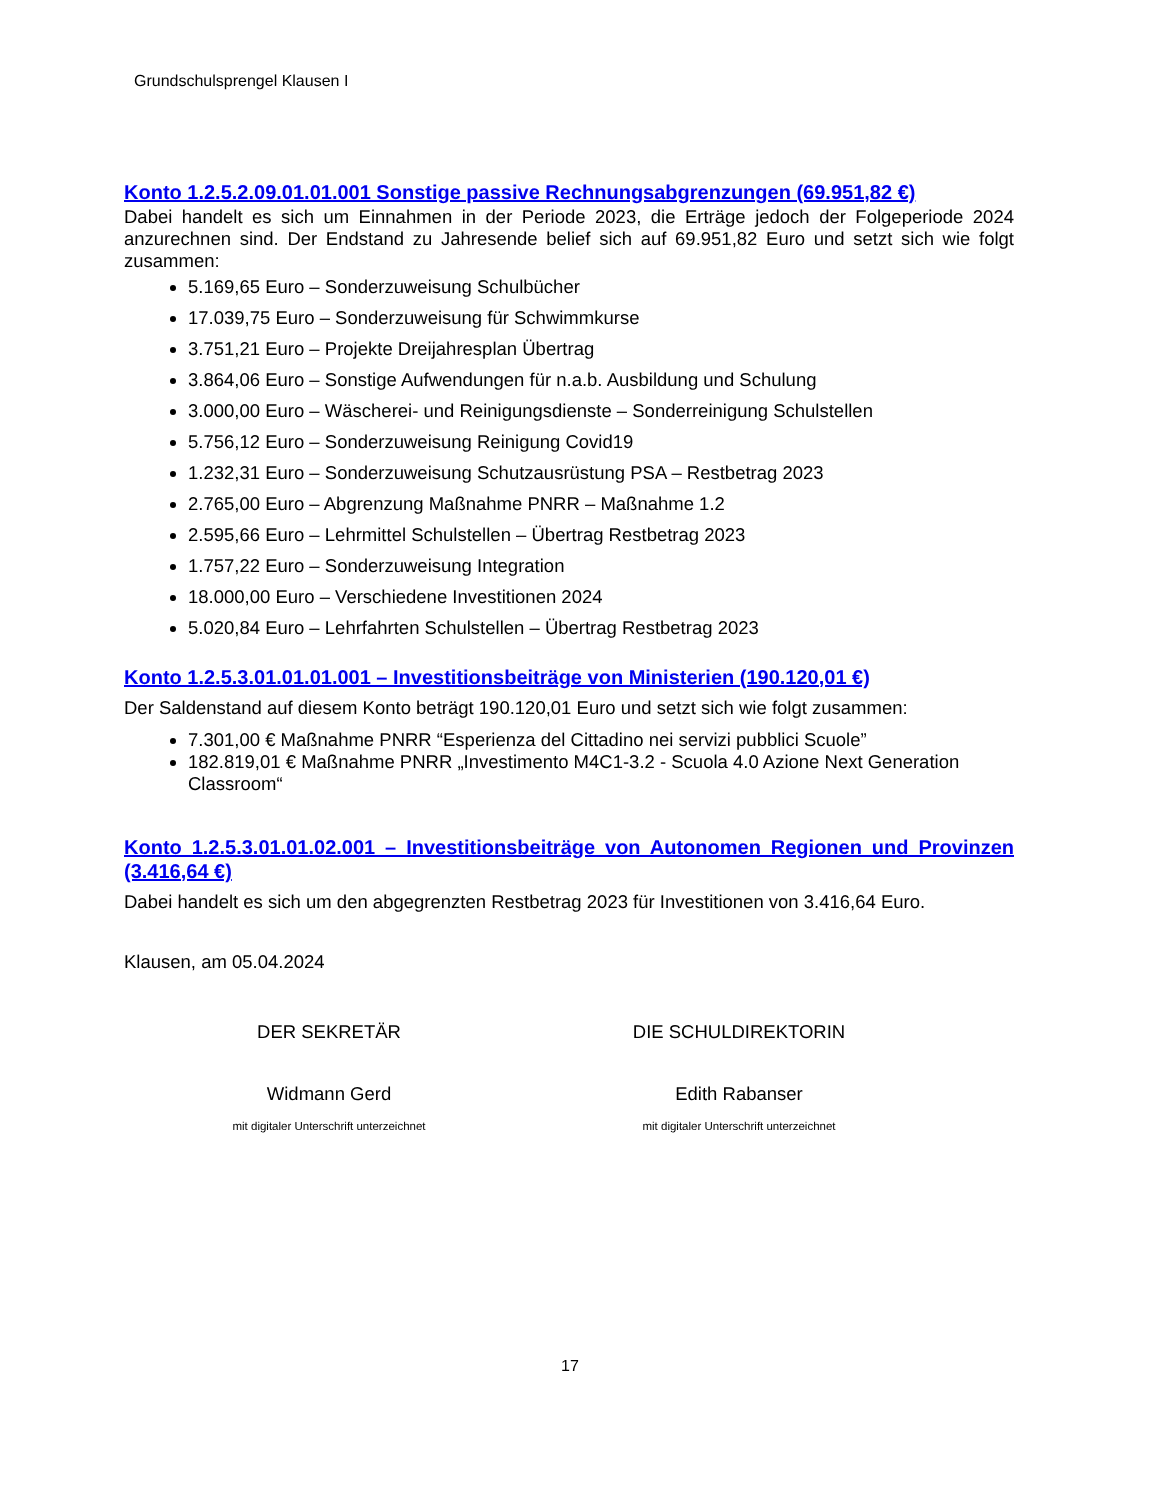Grundschulsprengel Klausen I
Konto 1.2.5.2.09.01.01.001 Sonstige passive Rechnungsabgrenzungen (69.951,82 €)
Dabei handelt es sich um Einnahmen in der Periode 2023, die Erträge jedoch der Folgeperiode 2024 anzurechnen sind. Der Endstand zu Jahresende belief sich auf 69.951,82 Euro und setzt sich wie folgt zusammen:
5.169,65 Euro – Sonderzuweisung Schulbücher
17.039,75 Euro – Sonderzuweisung für Schwimmkurse
3.751,21 Euro – Projekte Dreijahresplan Übertrag
3.864,06 Euro – Sonstige Aufwendungen für n.a.b. Ausbildung und Schulung
3.000,00 Euro – Wäscherei- und Reinigungsdienste – Sonderreinigung Schulstellen
5.756,12 Euro – Sonderzuweisung Reinigung Covid19
1.232,31 Euro – Sonderzuweisung Schutzausrüstung PSA – Restbetrag 2023
2.765,00 Euro – Abgrenzung Maßnahme PNRR – Maßnahme 1.2
2.595,66 Euro – Lehrmittel Schulstellen – Übertrag Restbetrag 2023
1.757,22 Euro – Sonderzuweisung Integration
18.000,00 Euro – Verschiedene Investitionen 2024
5.020,84 Euro – Lehrfahrten Schulstellen – Übertrag Restbetrag 2023
Konto 1.2.5.3.01.01.01.001 – Investitionsbeiträge von Ministerien (190.120,01 €)
Der Saldenstand auf diesem Konto beträgt 190.120,01 Euro und setzt sich wie folgt zusammen:
7.301,00 € Maßnahme PNRR “Esperienza del Cittadino nei servizi pubblici Scuole”
182.819,01 € Maßnahme PNRR „Investimento M4C1-3.2 - Scuola 4.0 Azione Next Generation Classroom“
Konto 1.2.5.3.01.01.02.001 – Investitionsbeiträge von Autonomen Regionen und Provinzen (3.416,64 €)
Dabei handelt es sich um den abgegrenzten Restbetrag 2023 für Investitionen von 3.416,64 Euro.
Klausen, am 05.04.2024
DER SEKRETÄR
Widmann Gerd
mit digitaler Unterschrift unterzeichnet
DIE SCHULDIREKTORIN
Edith Rabanser
mit digitaler Unterschrift unterzeichnet
17